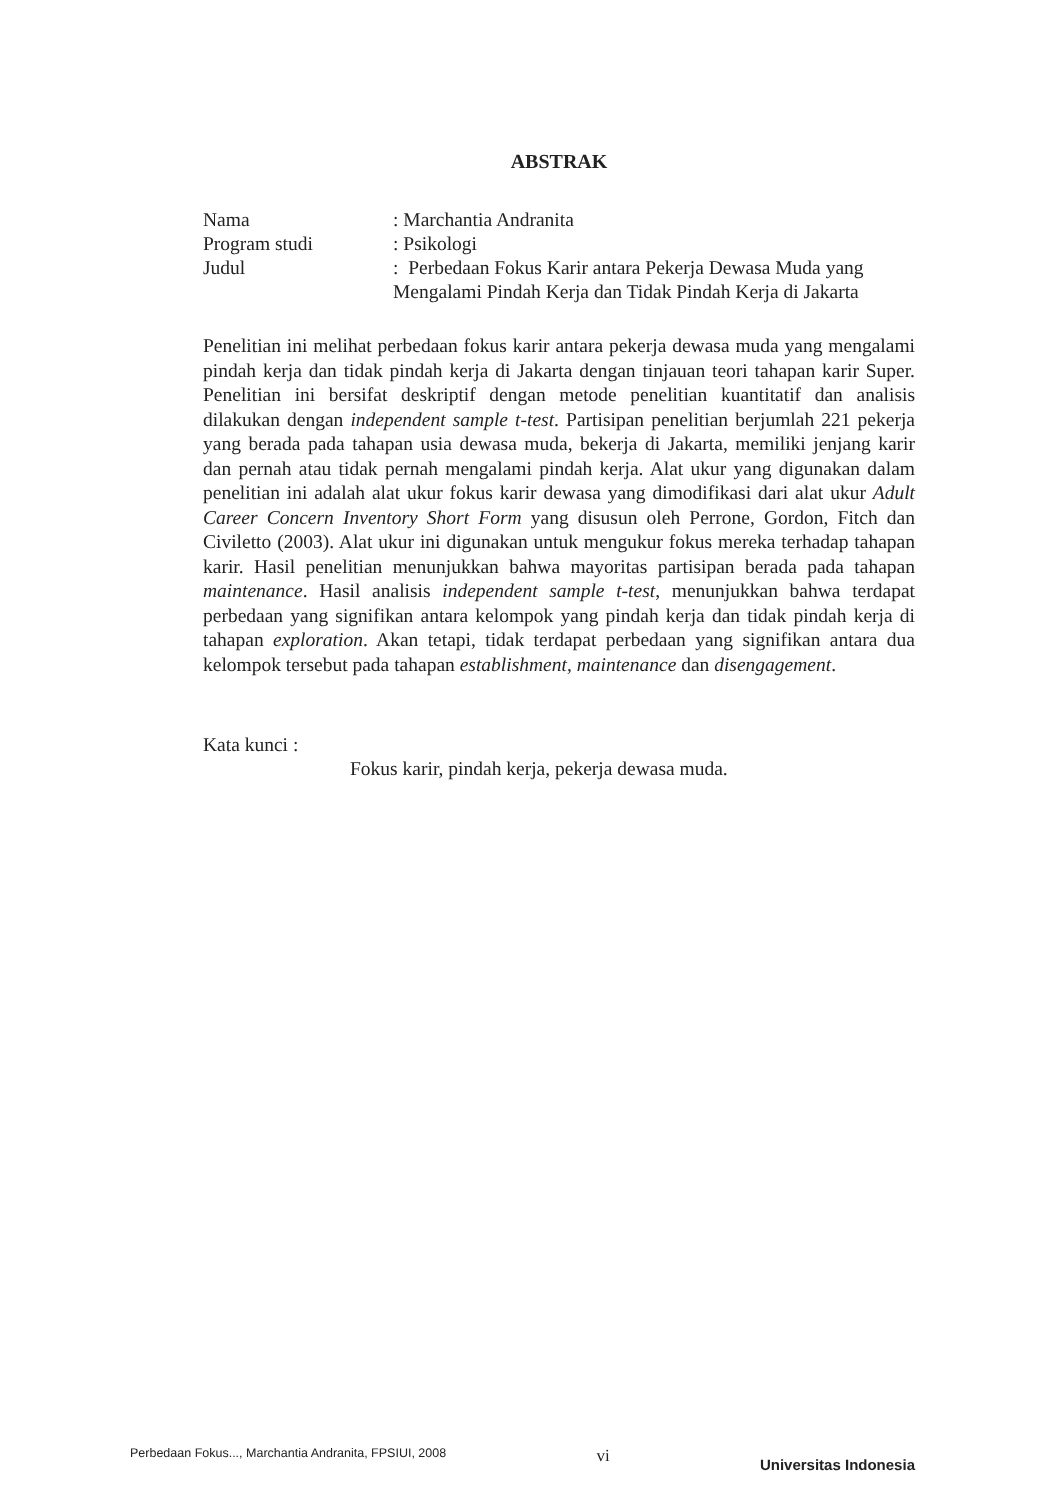ABSTRAK
Nama
: Marchantia Andranita
Program studi
: Psikologi
Judul
: Perbedaan Fokus Karir antara Pekerja Dewasa Muda yang Mengalami Pindah Kerja dan Tidak Pindah Kerja di Jakarta
Penelitian ini melihat perbedaan fokus karir antara pekerja dewasa muda yang mengalami pindah kerja dan tidak pindah kerja di Jakarta dengan tinjauan teori tahapan karir Super. Penelitian ini bersifat deskriptif dengan metode penelitian kuantitatif dan analisis dilakukan dengan independent sample t-test. Partisipan penelitian berjumlah 221 pekerja yang berada pada tahapan usia dewasa muda, bekerja di Jakarta, memiliki jenjang karir dan pernah atau tidak pernah mengalami pindah kerja. Alat ukur yang digunakan dalam penelitian ini adalah alat ukur fokus karir dewasa yang dimodifikasi dari alat ukur Adult Career Concern Inventory Short Form yang disusun oleh Perrone, Gordon, Fitch dan Civiletto (2003). Alat ukur ini digunakan untuk mengukur fokus mereka terhadap tahapan karir. Hasil penelitian menunjukkan bahwa mayoritas partisipan berada pada tahapan maintenance. Hasil analisis independent sample t-test, menunjukkan bahwa terdapat perbedaan yang signifikan antara kelompok yang pindah kerja dan tidak pindah kerja di tahapan exploration. Akan tetapi, tidak terdapat perbedaan yang signifikan antara dua kelompok tersebut pada tahapan establishment, maintenance dan disengagement.
Kata kunci :
Fokus karir, pindah kerja, pekerja dewasa muda.
Perbedaan Fokus..., Marchantia Andranita, FPSIUI, 2008
vi
Universitas Indonesia